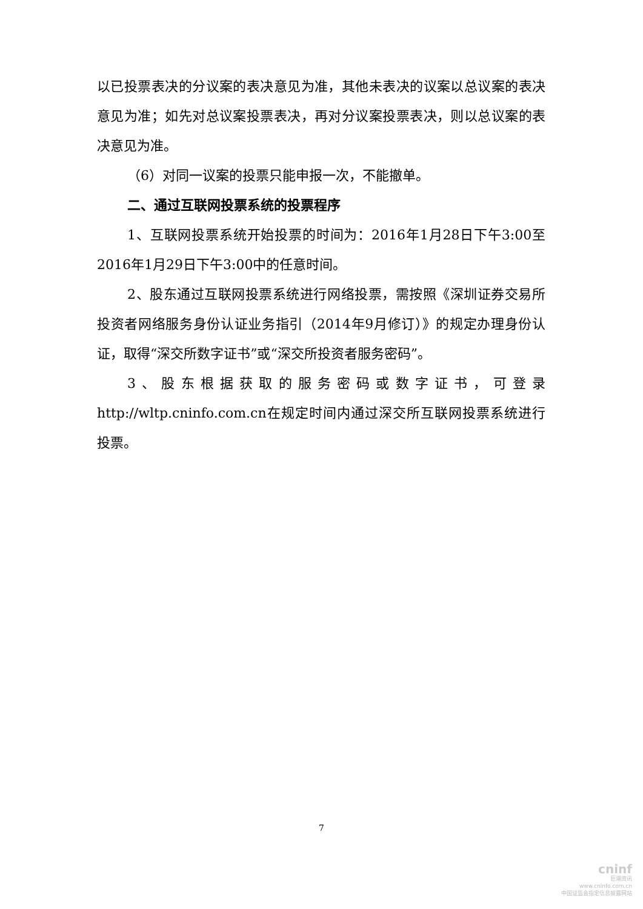以已投票表决的分议案的表决意见为准，其他未表决的议案以总议案的表决意见为准；如先对总议案投票表决，再对分议案投票表决，则以总议案的表决意见为准。
（6）对同一议案的投票只能申报一次，不能撤单。
二、通过互联网投票系统的投票程序
1、互联网投票系统开始投票的时间为：2016年1月28日下午3:00至2016年1月29日下午3:00中的任意时间。
2、股东通过互联网投票系统进行网络投票，需按照《深圳证券交易所投资者网络服务身份认证业务指引（2014年9月修订）》的规定办理身份认证，取得“深交所数字证书”或“深交所投资者服务密码”。
3、股东根据获取的服务密码或数字证书，可登录http://wltp.cninfo.com.cn在规定时间内通过深交所互联网投票系统进行投票。
7
cninf
巨潮资讯
www.cninfo.com.cn
中国证监会指定信息披露网站